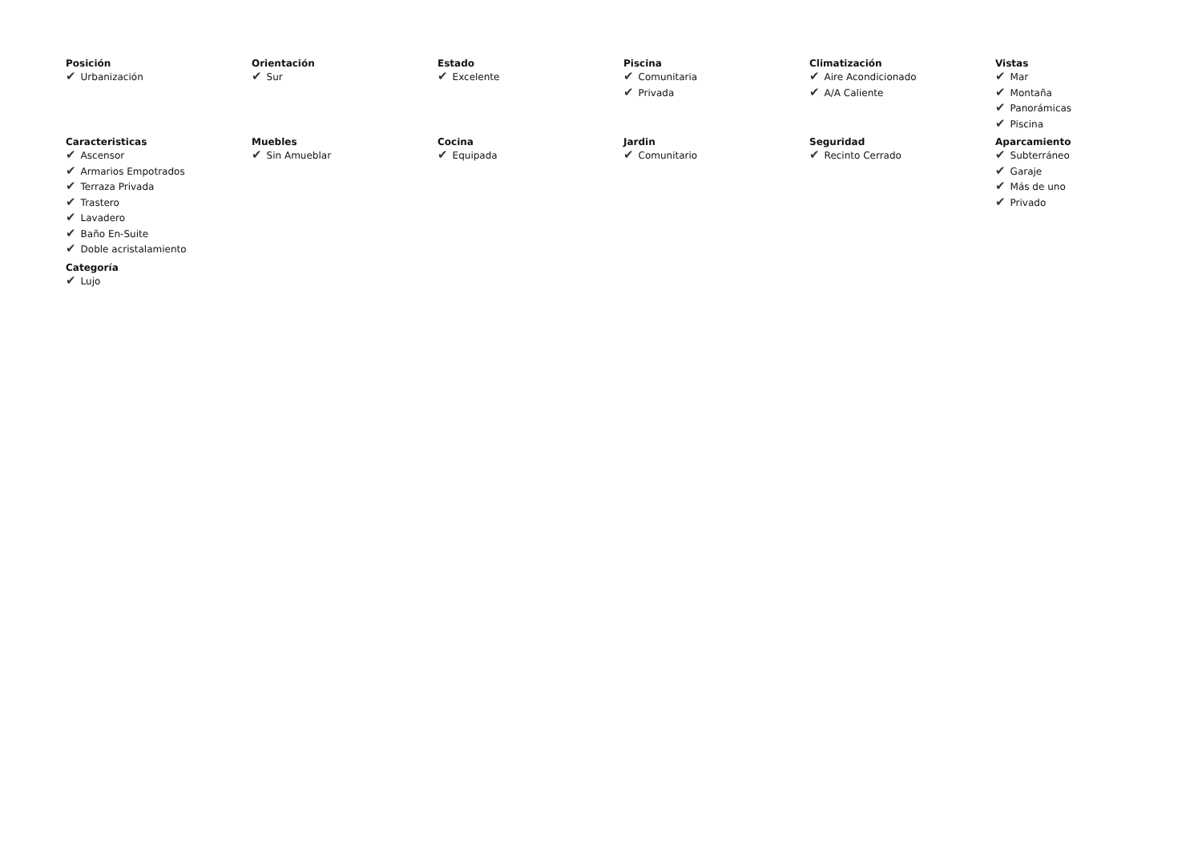Posición
✔ Urbanización
Orientación
✔ Sur
Estado
✔ Excelente
Piscina
✔ Comunitaria
✔ Privada
Climatización
✔ Aire Acondicionado
✔ A/A Caliente
Vistas
✔ Mar
✔ Montaña
✔ Panorámicas
✔ Piscina
Caracteristicas
✔ Ascensor
✔ Armarios Empotrados
✔ Terraza Privada
✔ Trastero
✔ Lavadero
✔ Baño En-Suite
✔ Doble acristalamiento
Muebles
✔ Sin Amueblar
Cocina
✔ Equipada
Jardin
✔ Comunitario
Seguridad
✔ Recinto Cerrado
Aparcamiento
✔ Subterráneo
✔ Garaje
✔ Más de uno
✔ Privado
Categoría
✔ Lujo